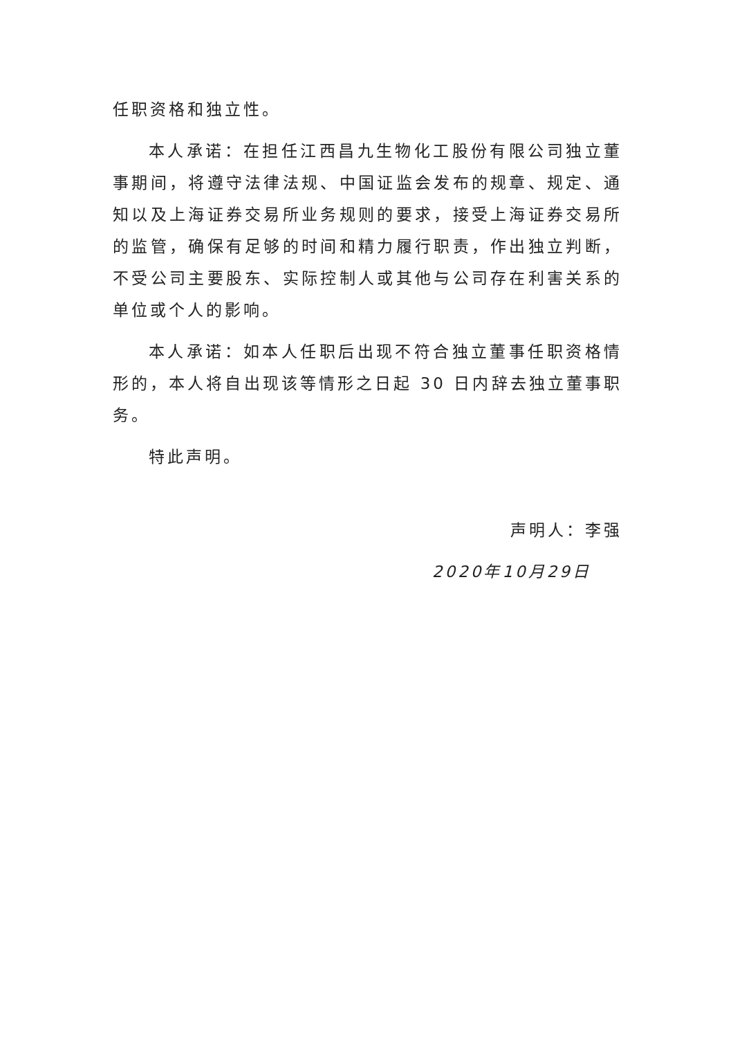任职资格和独立性。
本人承诺：在担任江西昌九生物化工股份有限公司独立董事期间，将遵守法律法规、中国证监会发布的规章、规定、通知以及上海证券交易所业务规则的要求，接受上海证券交易所的监管，确保有足够的时间和精力履行职责，作出独立判断，不受公司主要股东、实际控制人或其他与公司存在利害关系的单位或个人的影响。
本人承诺：如本人任职后出现不符合独立董事任职资格情形的，本人将自出现该等情形之日起 30 日内辞去独立董事职务。
特此声明。
声明人：李强
2020年10月29日